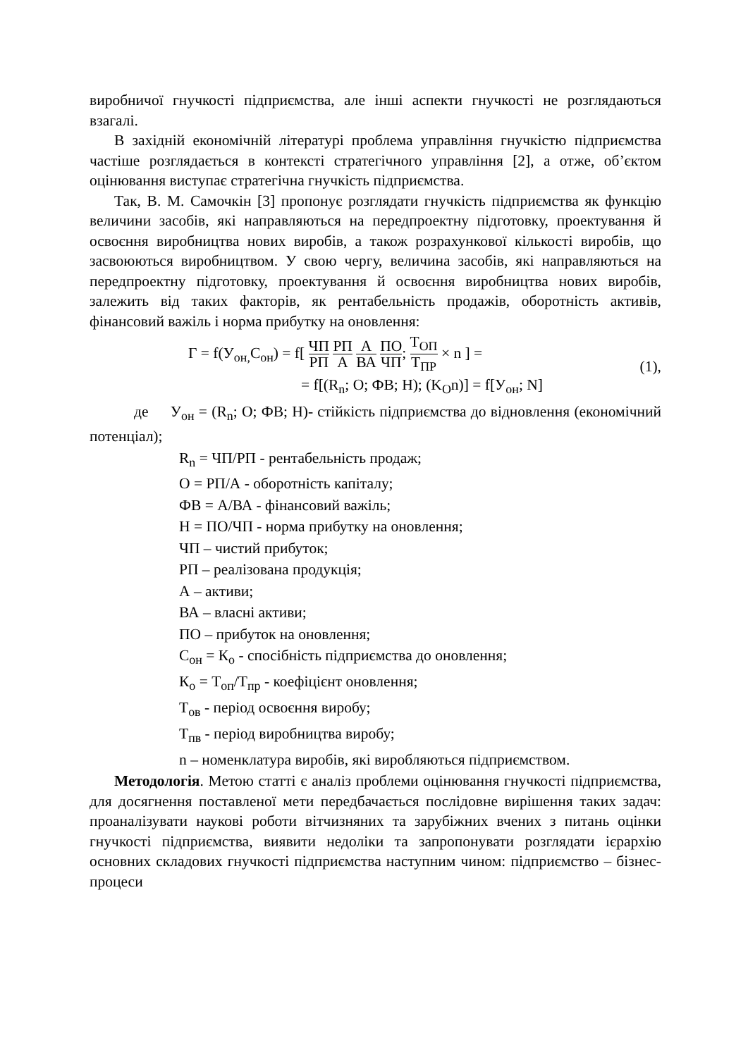виробничої гнучкості підприємства, але інші аспекти гнучкості не розглядаються взагалі.
В західній економічній літературі проблема управління гнучкістю підприємства частіше розглядається в контексті стратегічного управління [2], а отже, об’єктом оцінювання виступає стратегічна гнучкість підприємства.
Так, В. М. Самочкін [3] пропонує розглядати гнучкість підприємства як функцію величини засобів, які направляються на передпроектну підготовку, проектування й освоєння виробництва нових виробів, а також розрахункової кількості виробів, що засвоюються виробництвом. У свою чергу, величина засобів, які направляються на передпроектну підготовку, проектування й освоєння виробництва нових виробів, залежить від таких факторів, як рентабельність продажів, оборотність активів, фінансовий важіль і норма прибутку на оновлення:
Г = f(У<sub>он,</sub>С<sub>он</sub>) = f[ ЧП РП РП А А ВА ПО ЧП; Т<sub>ОП</sub> Т<sub>ПР</sub> × n ] =
= f[(R<sub>n</sub>; O; ФВ; Н); (K<sub>O</sub>n)] = f[У<sub>он</sub>; N]
(1),
де У<sub>он</sub> = (R<sub>n</sub>; O; ФВ; Н)- стійкість підприємства до відновлення (економічний потенціал);
R<sub>n</sub> = ЧП/РП - рентабельність продаж;
О = РП/А - оборотність капіталу;
ФВ = А/ВА - фінансовий важіль;
Н = ПО/ЧП - норма прибутку на оновлення;
ЧП – чистий прибуток;
РП – реалізована продукція;
А – активи;
ВА – власні активи;
ПО – прибуток на оновлення;
С<sub>он</sub> = К<sub>о</sub> - спосібність підприємства до оновлення;
К<sub>о</sub> = Т<sub>оп</sub>/Т<sub>пр</sub> - коефіцієнт оновлення;
Т<sub>ов</sub> - період освоєння виробу;
Т<sub>пв</sub> - період виробництва виробу;
n – номенклатура виробів, які виробляються підприємством.
Методологія. Метою статті є аналіз проблеми оцінювання гнучкості підприємства, для досягнення поставленої мети передбачається послідовне вирішення таких задач: проаналізувати наукові роботи вітчизняних та зарубіжних вчених з питань оцінки гнучкості підприємства, виявити недоліки та запропонувати розглядати ієрархію основних складових гнучкості підприємства наступним чином: підприємство – бізнес-процеси